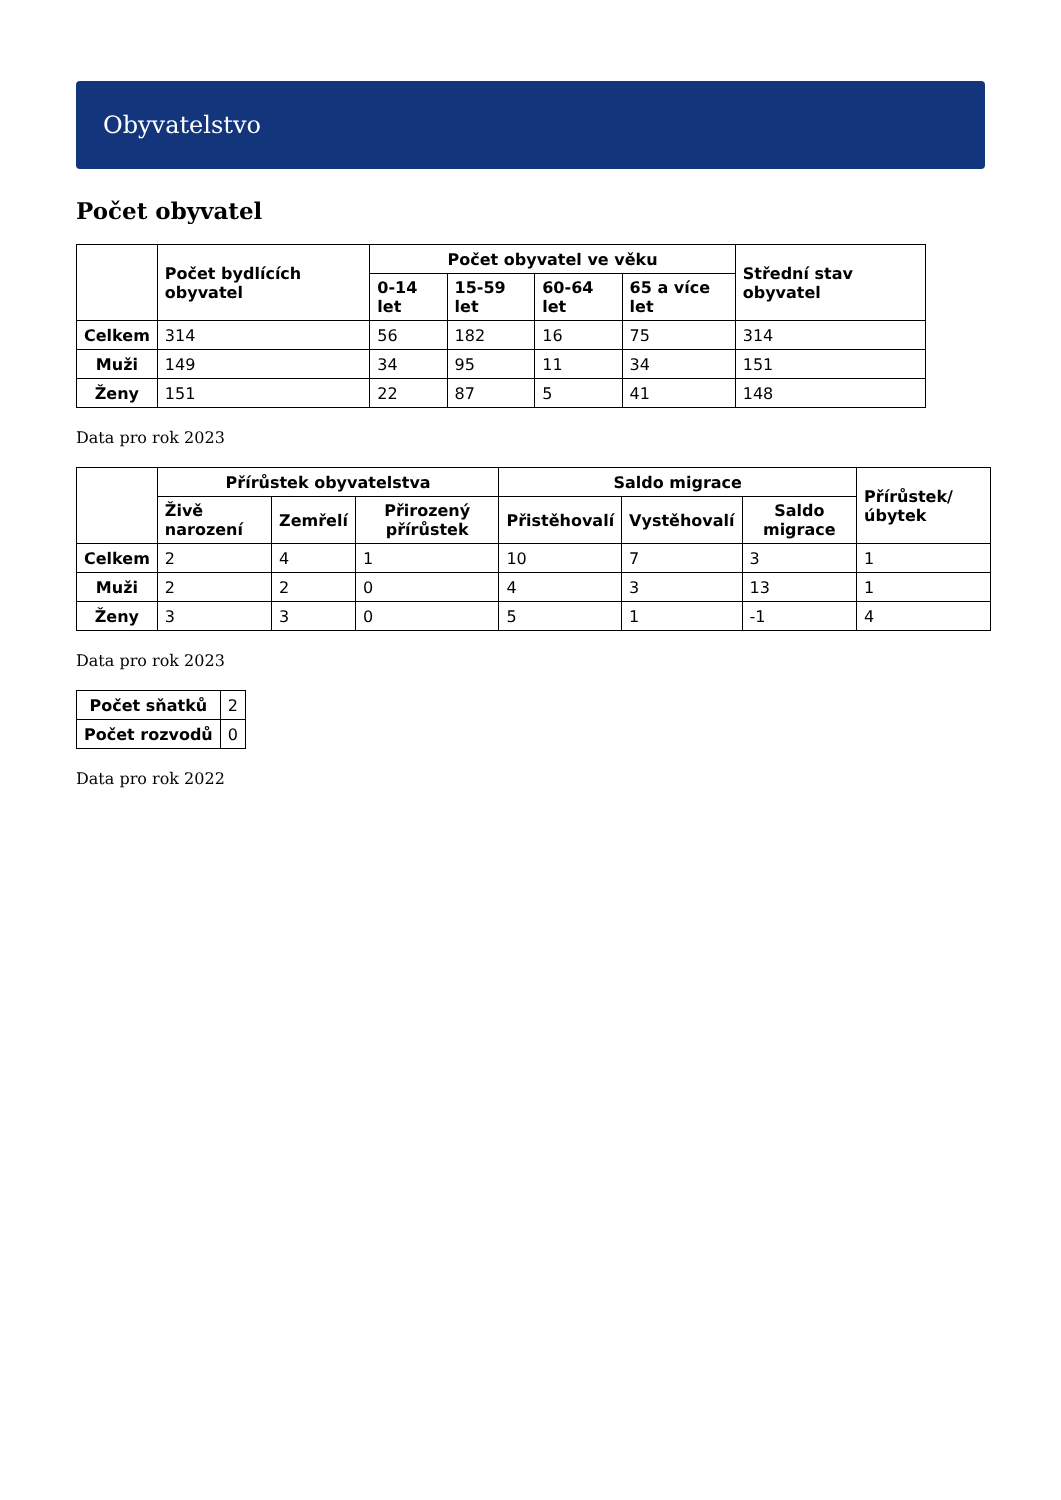Obyvatelstvo
Počet obyvatel
| | Počet bydlících obyvatel | Počet obyvatel ve věku | | | | Střední stav obyvatel |
| --- | --- | --- | --- | --- | --- | --- |
| | | 0-14 let | 15-59 let | 60-64 let | 65 a více let | |
| Celkem | 314 | 56 | 182 | 16 | 75 | 314 |
| Muži | 149 | 34 | 95 | 11 | 34 | 151 |
| Ženy | 151 | 22 | 87 | 5 | 41 | 148 |
Data pro rok 2023
| | Přírůstek obyvatelstva | | | Saldo migrace | | | Přírůstek/úbytek |
| --- | --- | --- | --- | --- | --- | --- | --- |
| | Živě narození | Zemřelí | Přirozený přírůstek | Přistěhovalí | Vystěhovalí | Saldo migrace | |
| Celkem | 2 | 4 | 1 | 10 | 7 | 3 | 1 |
| Muži | 2 | 2 | 0 | 4 | 3 | 13 | 1 |
| Ženy | 3 | 3 | 0 | 5 | 1 | -1 | 4 |
Data pro rok 2023
| Počet sňatků | 2 |
| Počet rozvodů | 0 |
Data pro rok 2022